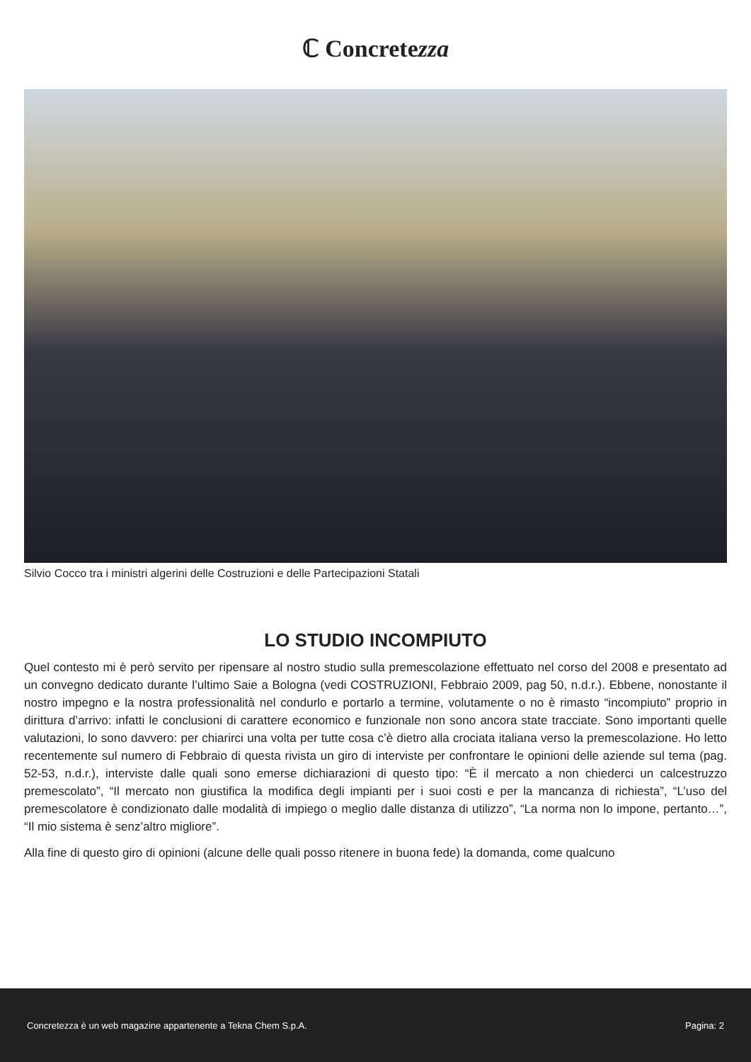ℂ Concretezza
Silvio Cocco tra i ministri algerini delle Costruzioni e delle Partecipazioni Statali
LO STUDIO INCOMPIUTO
Quel contesto mi è però servito per ripensare al nostro studio sulla premescolazione effettuato nel corso del 2008 e presentato ad un convegno dedicato durante l’ultimo Saie a Bologna (vedi COSTRUZIONI, Febbraio 2009, pag 50, n.d.r.). Ebbene, nonostante il nostro impegno e la nostra professionalità nel condurlo e portarlo a termine, volutamente o no è rimasto “incompiuto” proprio in dirittura d’arrivo: infatti le conclusioni di carattere economico e funzionale non sono ancora state tracciate. Sono importanti quelle valutazioni, lo sono davvero: per chiarirci una volta per tutte cosa c’è dietro alla crociata italiana verso la premescolazione. Ho letto recentemente sul numero di Febbraio di questa rivista un giro di interviste per confrontare le opinioni delle aziende sul tema (pag. 52-53, n.d.r.), interviste dalle quali sono emerse dichiarazioni di questo tipo: “È il mercato a non chiederci un calcestruzzo premescolato”, “Il mercato non giustifica la modifica degli impianti per i suoi costi e per la mancanza di richiesta”, “L’uso del premescolatore è condizionato dalle modalità di impiego o meglio dalle distanza di utilizzo”, “La norma non lo impone, pertanto…”, “Il mio sistema è senz’altro migliore”.
Alla fine di questo giro di opinioni (alcune delle quali posso ritenere in buona fede) la domanda, come qualcuno
Concretezza è un web magazine appartenente a Tekna Chem S.p.A. Pagina: 2